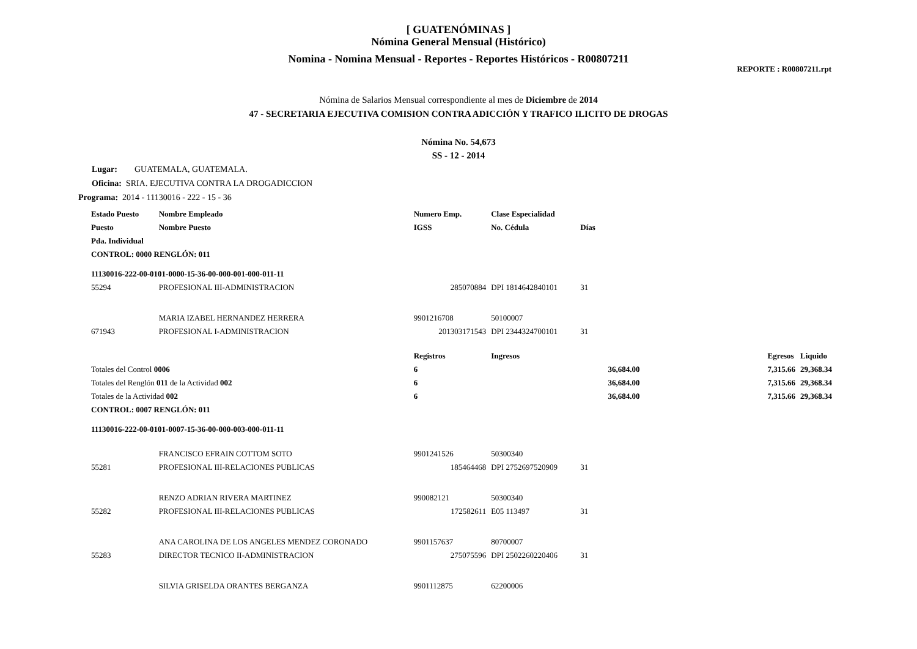[ GUATENÓMINAS ]
Nómina General Mensual (Histórico)
Nomina - Nomina Mensual - Reportes - Reportes Históricos - R00807211
REPORTE : R00807211.rpt
Nómina de Salarios Mensual correspondiente al mes de Diciembre de 2014
47 - SECRETARIA EJECUTIVA COMISION CONTRA ADICCIÓN Y TRAFICO ILICITO DE DROGAS
Nómina No. 54,673
SS - 12 - 2014
Lugar: GUATEMALA, GUATEMALA.
Oficina: SRIA. EJECUTIVA CONTRA LA DROGADICCION
Programa: 2014 - 11130016 - 222 - 15 - 36
| Estado Puesto | Nombre Empleado | Numero Emp. | Clase Especialidad | | | | |
| --- | --- | --- | --- | --- | --- | --- | --- |
| Puesto | Nombre Puesto | IGSS | No. Cédula | Días | | | |
| Pda. Individual | | | | | | | |
| CONTROL: 0000 RENGLÓN: 011 | | | | | | | |
| 11130016-222-00-0101-0000-15-36-00-000-001-000-011-11 | | | | | | | |
| 55294 | PROFESIONAL III-ADMINISTRACION | 285070884 | DPI 1814642840101 | 31 | | | |
| | MARIA IZABEL HERNANDEZ HERRERA | 9901216708 | 50100007 | | | | |
| 671943 | PROFESIONAL I-ADMINISTRACION | 201303171543 | DPI 2344324700101 | 31 | | | |
| | | Registros | Ingresos | | | Egresos | Liquido |
| Totales del Control 0006 | | 6 | 36,684.00 | | | 7,315.66 | 29,368.34 |
| Totales del Renglón 011 de la Actividad 002 | | 6 | 36,684.00 | | | 7,315.66 | 29,368.34 |
| Totales de la Actividad 002 | | 6 | 36,684.00 | | | 7,315.66 | 29,368.34 |
| CONTROL: 0007 RENGLÓN: 011 | | | | | | | |
| 11130016-222-00-0101-0007-15-36-00-000-003-000-011-11 | | | | | | | |
| | FRANCISCO EFRAIN COTTOM SOTO | 9901241526 | 50300340 | | | | |
| 55281 | PROFESIONAL III-RELACIONES PUBLICAS | 185464468 | DPI 2752697520909 | 31 | | | |
| | RENZO ADRIAN RIVERA MARTINEZ | 990082121 | 50300340 | | | | |
| 55282 | PROFESIONAL III-RELACIONES PUBLICAS | 172582611 | E05 113497 | 31 | | | |
| | ANA CAROLINA DE LOS ANGELES MENDEZ CORONADO | 9901157637 | 80700007 | | | | |
| 55283 | DIRECTOR TECNICO II-ADMINISTRACION | 275075596 | DPI 2502260220406 | 31 | | | |
| | SILVIA GRISELDA ORANTES BERGANZA | 9901112875 | 62200006 | | | | |